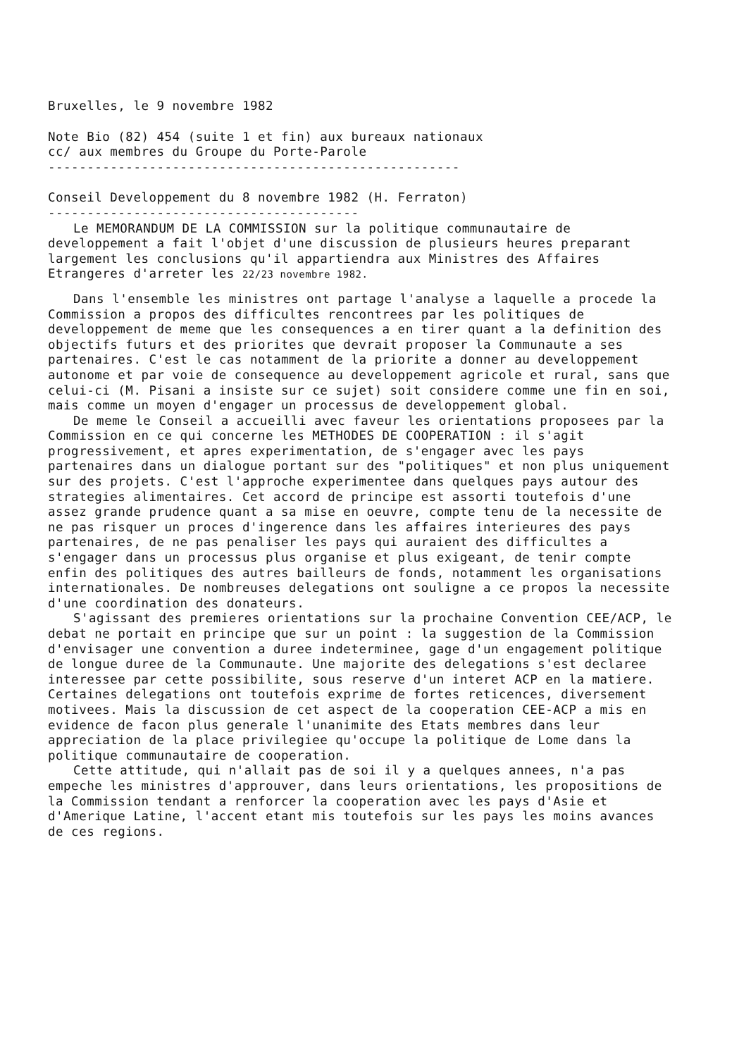Bruxelles, le 9 novembre 1982
Note Bio (82) 454 (suite 1 et fin) aux bureaux nationaux
cc/ aux membres du Groupe du Porte-Parole
-----------------------------------------------------
Conseil Developpement du 8 novembre 1982 (H. Ferraton)
----------------------------------------
Le MEMORANDUM DE LA COMMISSION sur la politique communautaire de developpement a fait l'objet d'une discussion de plusieurs heures preparant largement les conclusions qu'il appartiendra aux Ministres des Affaires Etrangeres d'arreter les 22/23 novembre 1982.
Dans l'ensemble les ministres ont partage l'analyse a laquelle a procede la Commission a propos des difficultes rencontrees par les politiques de developpement de meme que les consequences a en tirer quant a la definition des objectifs futurs et des priorites que devrait proposer la Communaute a ses partenaires. C'est le cas notamment de la priorite a donner au developpement autonome et par voie de consequence au developpement agricole et rural, sans que celui-ci (M. Pisani a insiste sur ce sujet) soit considere comme une fin en soi, mais comme un moyen d'engager un processus de developpement global.
De meme le Conseil a accueilli avec faveur les orientations proposees par la Commission en ce qui concerne les METHODES DE COOPERATION : il s'agit progressivement, et apres experimentation, de s'engager avec les pays partenaires dans un dialogue portant sur des "politiques" et non plus uniquement sur des projets. C'est l'approche experimentee dans quelques pays autour des strategies alimentaires. Cet accord de principe est assorti toutefois d'une assez grande prudence quant a sa mise en oeuvre, compte tenu de la necessite de ne pas risquer un proces d'ingerence dans les affaires interieures des pays partenaires, de ne pas penaliser les pays qui auraient des difficultes a s'engager dans un processus plus organise et plus exigeant, de tenir compte enfin des politiques des autres bailleurs de fonds, notamment les organisations internationales. De nombreuses delegations ont souligne a ce propos la necessite d'une coordination des donateurs.
S'agissant des premieres orientations sur la prochaine Convention CEE/ACP, le debat ne portait en principe que sur un point : la suggestion de la Commission d'envisager une convention a duree indeterminee, gage d'un engagement politique de longue duree de la Communaute. Une majorite des delegations s'est declaree interessee par cette possibilite, sous reserve d'un interet ACP en la matiere. Certaines delegations ont toutefois exprime de fortes reticences, diversement motivees. Mais la discussion de cet aspect de la cooperation CEE-ACP a mis en evidence de facon plus generale l'unanimite des Etats membres dans leur appreciation de la place privilegiee qu'occupe la politique de Lome dans la politique communautaire de cooperation.
Cette attitude, qui n'allait pas de soi il y a quelques annees, n'a pas empeche les ministres d'approuver, dans leurs orientations, les propositions de la Commission tendant a renforcer la cooperation avec les pays d'Asie et d'Amerique Latine, l'accent etant mis toutefois sur les pays les moins avances de ces regions.